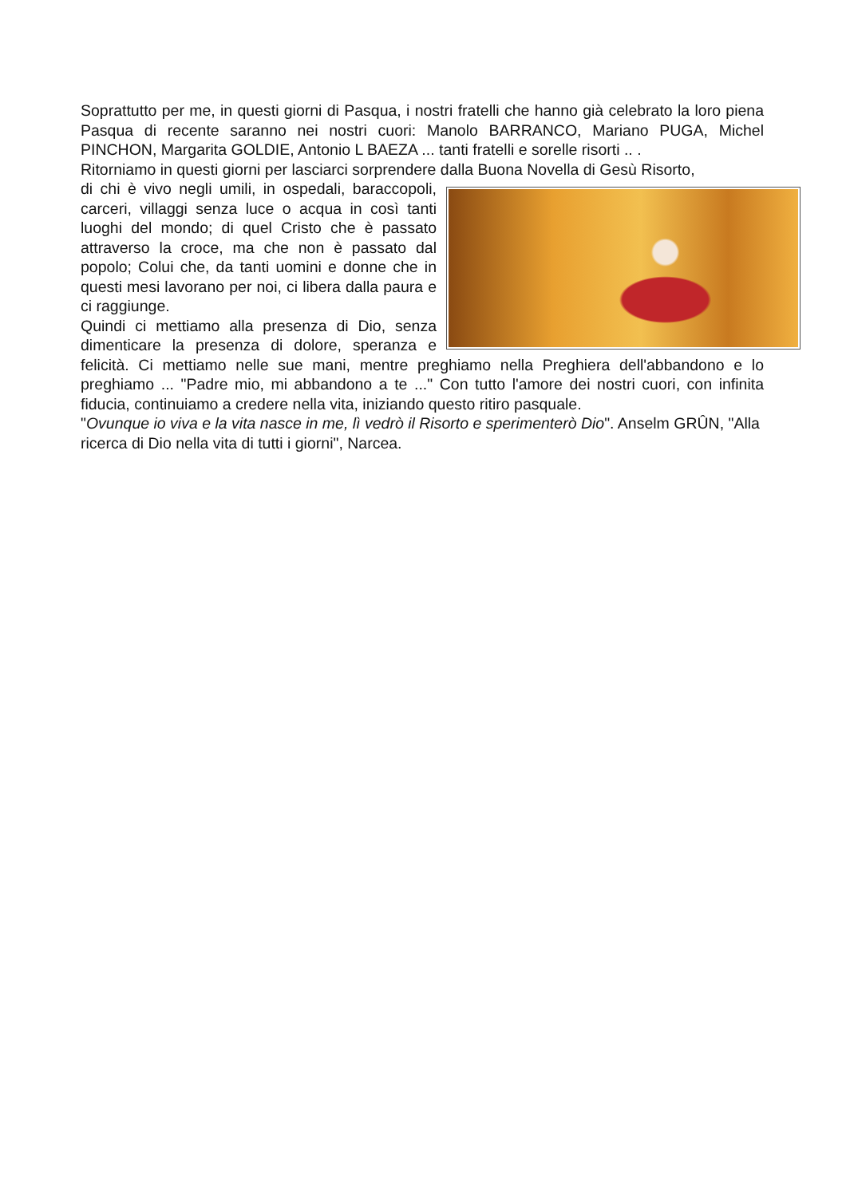Soprattutto per me, in questi giorni di Pasqua, i nostri fratelli che hanno già celebrato la loro piena Pasqua di recente saranno nei nostri cuori: Manolo BARRANCO, Mariano PUGA, Michel PINCHON, Margarita GOLDIE, Antonio L BAEZA ... tanti fratelli e sorelle risorti .. .
Ritorniamo in questi giorni per lasciarci sorprendere dalla Buona Novella di Gesù Risorto,
di chi è vivo negli umili, in ospedali, baraccopoli, carceri, villaggi senza luce o acqua in così tanti luoghi del mondo; di quel Cristo che è passato attraverso la croce, ma che non è passato dal popolo; Colui che, da tanti uomini e donne che in questi mesi lavorano per noi, ci libera dalla paura e ci raggiunge.
Quindi ci mettiamo alla presenza di Dio, senza dimenticare la presenza di dolore, speranza e felicità. Ci mettiamo nelle sue mani, mentre preghiamo nella Preghiera dell'abbandono e lo preghiamo ... "Padre mio, mi abbandono a te ..." Con tutto l'amore dei nostri cuori, con infinita fiducia, continuiamo a credere nella vita, iniziando questo ritiro pasquale.
"Ovunque io viva e la vita nasce in me, lì vedrò il Risorto e sperimenterò Dio". Anselm GRÛN, "Alla ricerca di Dio nella vita di tutti i giorni", Narcea.